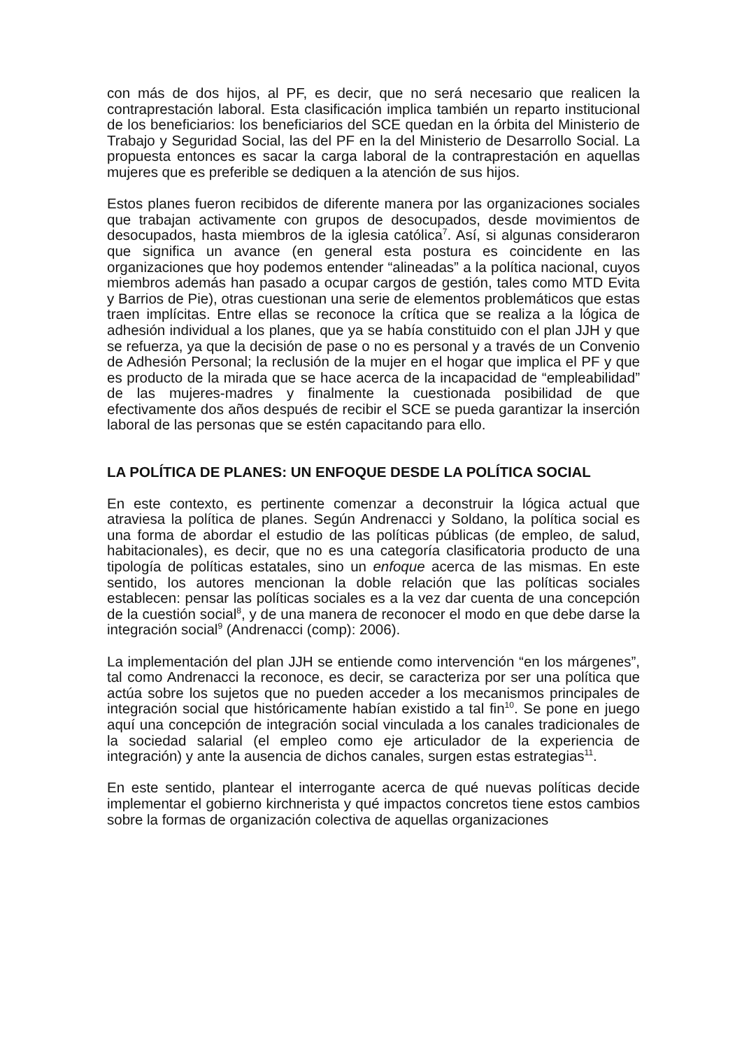con más de dos hijos, al PF, es decir, que no será necesario que realicen la contraprestación laboral. Esta clasificación implica también un reparto institucional de los beneficiarios: los beneficiarios del SCE quedan en la órbita del Ministerio de Trabajo y Seguridad Social, las del PF en la del Ministerio de Desarrollo Social. La propuesta entonces es sacar la carga laboral de la contraprestación en aquellas mujeres que es preferible se dediquen a la atención de sus hijos.
Estos planes fueron recibidos de diferente manera por las organizaciones sociales que trabajan activamente con grupos de desocupados, desde movimientos de desocupados, hasta miembros de la iglesia católica<sup>7</sup>. Así, si algunas consideraron que significa un avance (en general esta postura es coincidente en las organizaciones que hoy podemos entender “alineadas” a la política nacional, cuyos miembros además han pasado a ocupar cargos de gestión, tales como MTD Evita y Barrios de Pie), otras cuestionan una serie de elementos problemáticos que estas traen implícitas. Entre ellas se reconoce la crítica que se realiza a la lógica de adhesión individual a los planes, que ya se había constituido con el plan JJH y que se refuerza, ya que la decisión de pase o no es personal y a través de un Convenio de Adhesión Personal; la reclusión de la mujer en el hogar que implica el PF y que es producto de la mirada que se hace acerca de la incapacidad de “empleabilidad” de las mujeres-madres y finalmente la cuestionada posibilidad de que efectivamente dos años después de recibir el SCE se pueda garantizar la inserción laboral de las personas que se estén capacitando para ello.
LA POLÍTICA DE PLANES: UN ENFOQUE DESDE LA POLÍTICA SOCIAL
En este contexto, es pertinente comenzar a deconstruir la lógica actual que atraviesa la política de planes. Según Andrenacci y Soldano, la política social es una forma de abordar el estudio de las políticas públicas (de empleo, de salud, habitacionales), es decir, que no es una categoría clasificatoria producto de una tipología de políticas estatales, sino un enfoque acerca de las mismas. En este sentido, los autores mencionan la doble relación que las políticas sociales establecen: pensar las políticas sociales es a la vez dar cuenta de una concepción de la cuestión social<sup>8</sup>, y de una manera de reconocer el modo en que debe darse la integración social<sup>9</sup> (Andrenacci (comp): 2006).
La implementación del plan JJH se entiende como intervención “en los márgenes”, tal como Andrenacci la reconoce, es decir, se caracteriza por ser una política que actúa sobre los sujetos que no pueden acceder a los mecanismos principales de integración social que históricamente habían existido a tal fin<sup>10</sup>. Se pone en juego aquí una concepción de integración social vinculada a los canales tradicionales de la sociedad salarial (el empleo como eje articulador de la experiencia de integración) y ante la ausencia de dichos canales, surgen estas estrategias<sup>11</sup>.
En este sentido, plantear el interrogante acerca de qué nuevas políticas decide implementar el gobierno kirchnerista y qué impactos concretos tiene estos cambios sobre la formas de organización colectiva de aquellas organizaciones